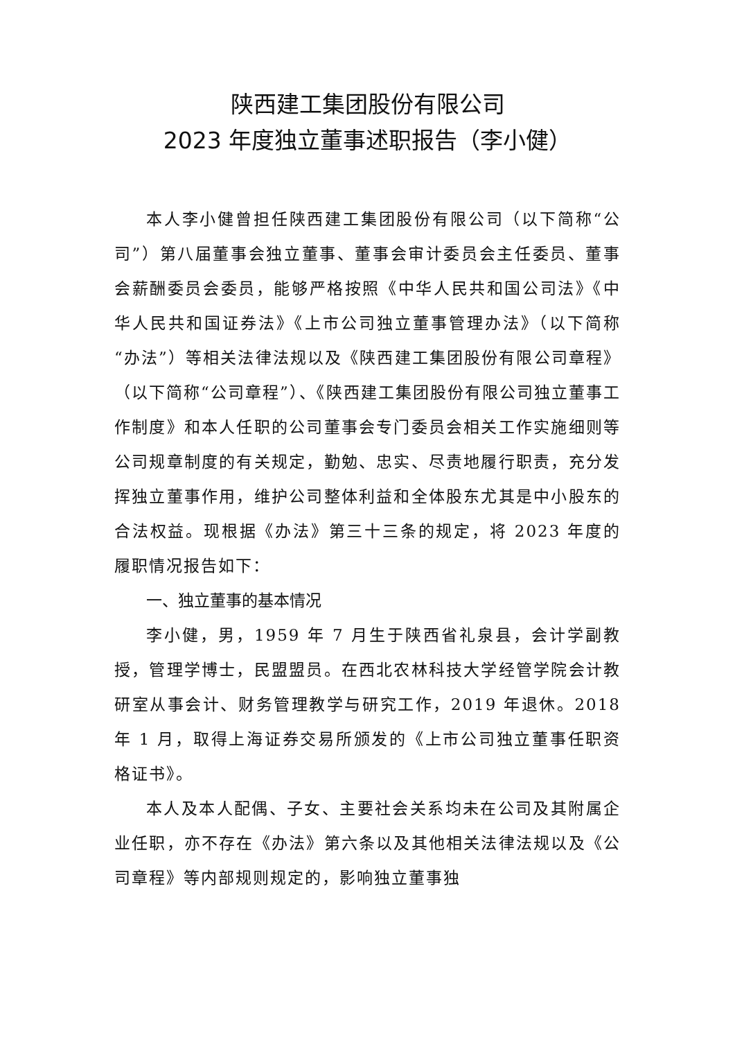陕西建工集团股份有限公司
2023 年度独立董事述职报告（李小健）
本人李小健曾担任陕西建工集团股份有限公司（以下简称“公司”）第八届董事会独立董事、董事会审计委员会主任委员、董事会薪酬委员会委员，能够严格按照《中华人民共和国公司法》《中华人民共和国证券法》《上市公司独立董事管理办法》（以下简称“办法”）等相关法律法规以及《陕西建工集团股份有限公司章程》（以下简称“公司章程”）、《陕西建工集团股份有限公司独立董事工作制度》和本人任职的公司董事会专门委员会相关工作实施细则等公司规章制度的有关规定，勤勉、忠实、尽责地履行职责，充分发挥独立董事作用，维护公司整体利益和全体股东尤其是中小股东的合法权益。现根据《办法》第三十三条的规定，将 2023 年度的履职情况报告如下：
一、独立董事的基本情况
李小健，男，1959 年 7 月生于陕西省礼泉县，会计学副教授，管理学博士，民盟盟员。在西北农林科技大学经管学院会计教研室从事会计、财务管理教学与研究工作，2019 年退休。2018 年 1 月，取得上海证券交易所颁发的《上市公司独立董事任职资格证书》。
本人及本人配偶、子女、主要社会关系均未在公司及其附属企业任职，亦不存在《办法》第六条以及其他相关法律法规以及《公司章程》等内部规则规定的，影响独立董事独